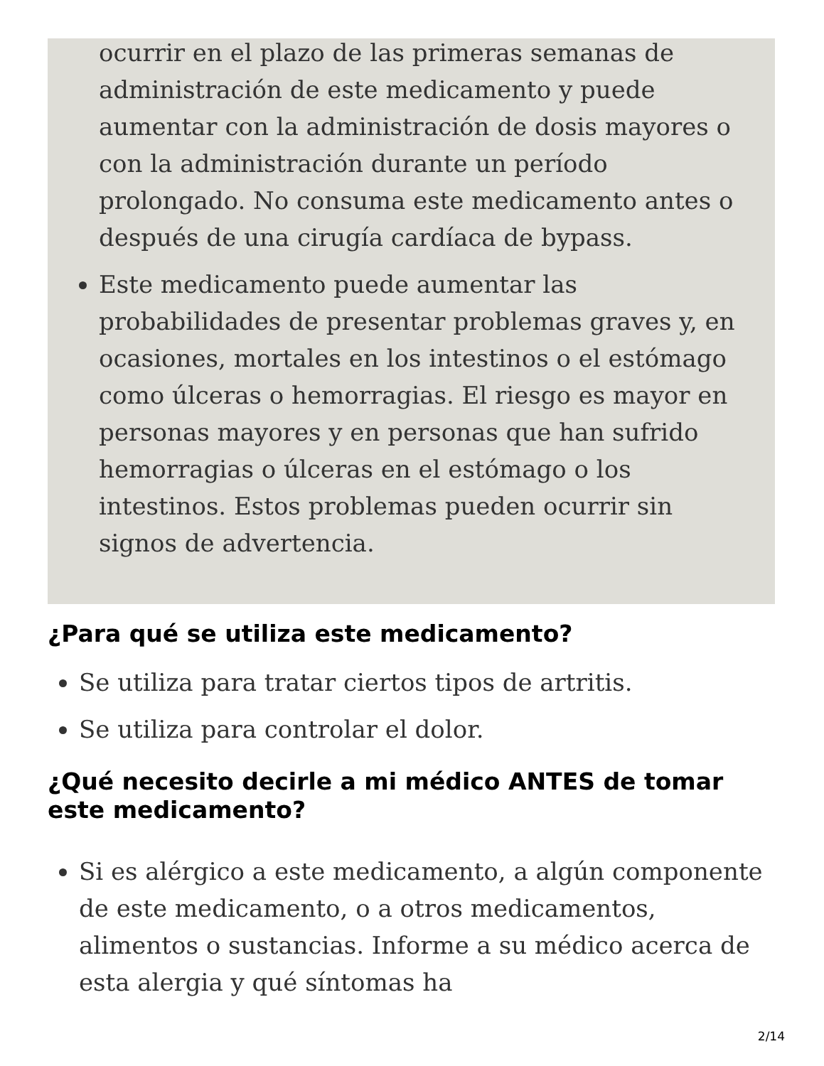ocurrir en el plazo de las primeras semanas de administración de este medicamento y puede aumentar con la administración de dosis mayores o con la administración durante un período prolongado. No consuma este medicamento antes o después de una cirugía cardíaca de bypass.
Este medicamento puede aumentar las probabilidades de presentar problemas graves y, en ocasiones, mortales en los intestinos o el estómago como úlceras o hemorragias. El riesgo es mayor en personas mayores y en personas que han sufrido hemorragias o úlceras en el estómago o los intestinos. Estos problemas pueden ocurrir sin signos de advertencia.
¿Para qué se utiliza este medicamento?
Se utiliza para tratar ciertos tipos de artritis.
Se utiliza para controlar el dolor.
¿Qué necesito decirle a mi médico ANTES de tomar este medicamento?
Si es alérgico a este medicamento, a algún componente de este medicamento, o a otros medicamentos, alimentos o sustancias. Informe a su médico acerca de esta alergia y qué síntomas ha
2/14